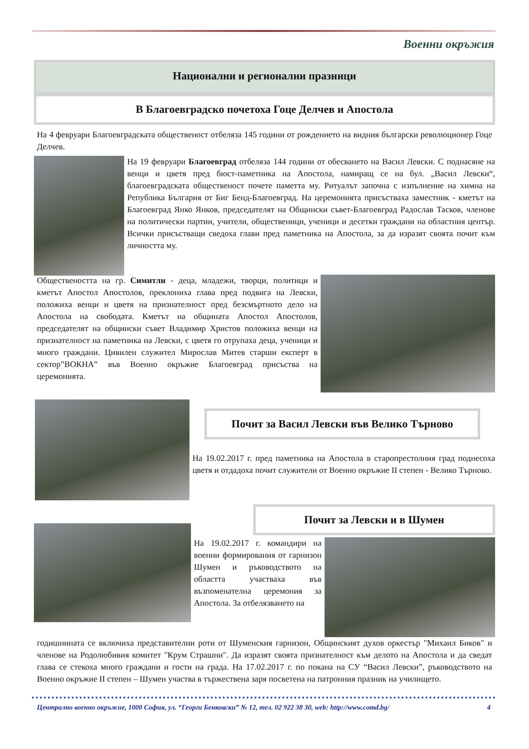Военни окръжия
Национални и регионални празници
В Благоевградско почетоха Гоце Делчев и Апостола
На 4 февруари Благоевградската общественост отбеляза 145 години от рождението на видния български революционер Гоце Делчев.
На 19 февруари Благоевград отбеляза 144 години от обесването на Васил Левски. С поднасяне на венци и цветя пред бюст-паметника на Апостола, намиращ се на бул. „Васил Левски“, благоевградската общественост почете паметта му. Ритуалът започна с изпълнение на химна на Република България от Биг Бенд-Благоевград. На церемонията присъстваха заместник - кметът на Благоевград Янко Янков, председателят на Общински съвет-Благоевград Радослав Тасков, членове на политически партии, учители, общественици, ученици и десетки граждани на областния център. Всички присъстващи сведоха глави пред паметника на Апостола, за да изразят своята почит към личността му.
Обществеността на гр. Симитли - деца, младежи, творци, политици и кметът Апостол Апостолов, преклониха глава пред подвига на Левски, положиха венци и цветя на признателност пред безсмъртното дело на Апостола на свободата. Кметът на общината Апостол Апостолов, председателят на общински съвет Владимир Христов положиха венци на признателност на паметника на Левски, с цветя го отрупаха деца, ученици и много граждани. Цивилен служител Мирослав Митев старши експерт в сектор”ВОКНА” във Военно окръжие Благоевград присъства на церемонията.
Почит за Васил Левски във Велико Търново
На 19.02.2017 г. пред паметника на Апостола в старопрестолния град поднесоха цветя и отдадоха почит служители от Военно окръжие II степен - Велико Търново.
Почит за Левски и в Шумен
На 19.02.2017 г. командири на военни формирования от гарнизон Шумен и ръководството на областта участваха във възпоменателна церемония за Апостола. За отбелязването на
годишнината се включиха представителни роти от Шуменския гарнизон, Общинският духов оркестър "Михаил Биков" и членове на Родолюбивия комитет "Крум Страшни". Да изразят своята признателност към делото на Апостола и да сведат глава се стекоха много граждани и гости на града. На 17.02.2017 г. по покана на СУ “Васил Левски”, ръководството на Военно окръжие II степен – Шумен участва в тържествена заря посветена на патронния празник на училището.
Централно военно окръжие, 1000 София, ул. “Георги Бенковски” № 12, тел. 02 922 38 30, web: http://www.comd.bg/ 4